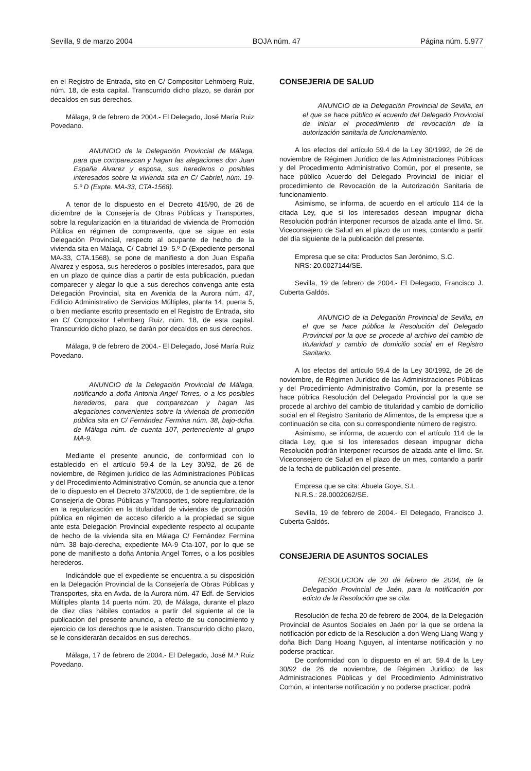Sevilla, 9 de marzo 2004 BOJA núm. 47 Página núm. 5.977
en el Registro de Entrada, sito en C/ Compositor Lehmberg Ruiz, núm. 18, de esta capital. Transcurrido dicho plazo, se darán por decaídos en sus derechos.
Málaga, 9 de febrero de 2004.- El Delegado, José María Ruiz Povedano.
ANUNCIO de la Delegación Provincial de Málaga, para que comparezcan y hagan las alegaciones don Juan España Alvarez y esposa, sus herederos o posibles interesados sobre la vivienda sita en C/ Cabriel, núm. 19-5.º D (Expte. MA-33, CTA-1568).
A tenor de lo dispuesto en el Decreto 415/90, de 26 de diciembre de la Consejería de Obras Públicas y Transportes, sobre la regularización en la titularidad de vivienda de Promoción Pública en régimen de compraventa, que se sigue en esta Delegación Provincial, respecto al ocupante de hecho de la vivienda sita en Málaga, C/ Cabriel 19- 5.º-D (Expediente personal MA-33, CTA.1568), se pone de manifiesto a don Juan España Alvarez y esposa, sus herederos o posibles interesados, para que en un plazo de quince días a partir de esta publicación, puedan comparecer y alegar lo que a sus derechos convenga ante esta Delegación Provincial, sita en Avenida de la Aurora núm. 47, Edificio Administrativo de Servicios Múltiples, planta 14, puerta 5, o bien mediante escrito presentado en el Registro de Entrada, sito en C/ Compositor Lehmberg Ruiz, núm. 18, de esta capital. Transcurrido dicho plazo, se darán por decaídos en sus derechos.
Málaga, 9 de febrero de 2004.- El Delegado, José María Ruiz Povedano.
ANUNCIO de la Delegación Provincial de Málaga, notificando a doña Antonia Angel Torres, o a los posibles herederos, para que comparezcan y hagan las alegaciones convenientes sobre la vivienda de promoción pública sita en C/ Fernández Fermina núm. 38, bajo-dcha. de Málaga núm. de cuenta 107, perteneciente al grupo MA-9.
Mediante el presente anuncio, de conformidad con lo establecido en el artículo 59.4 de la Ley 30/92, de 26 de noviembre, de Régimen jurídico de las Administraciones Públicas y del Procedimiento Administrativo Común, se anuncia que a tenor de lo dispuesto en el Decreto 376/2000, de 1 de septiembre, de la Consejería de Obras Públicas y Transportes, sobre regularización en la regularización en la titularidad de viviendas de promoción pública en régimen de acceso diferido a la propiedad se sigue ante esta Delegación Provincial expediente respecto al ocupante de hecho de la vivienda sita en Málaga C/ Fernández Fermina núm. 38 bajo-derecha, expediente MA-9 Cta-107, por lo que se pone de manifiesto a doña Antonia Angel Torres, o a los posibles herederos.
Indicándole que el expediente se encuentra a su disposición en la Delegación Provincial de la Consejería de Obras Públicas y Transportes, sita en Avda. de la Aurora núm. 47 Edf. de Servicios Múltiples planta 14 puerta núm. 20, de Málaga, durante el plazo de diez días hábiles contados a partir del siguiente al de la publicación del presente anuncio, a efecto de su conocimiento y ejercicio de los derechos que le asisten. Transcurrido dicho plazo, se le considerarán decaídos en sus derechos.
Málaga, 17 de febrero de 2004.- El Delegado, José M.ª Ruiz Povedano.
CONSEJERIA DE SALUD
ANUNCIO de la Delegación Provincial de Sevilla, en el que se hace público el acuerdo del Delegado Provincial de iniciar el procedimiento de revocación de la autorización sanitaria de funcionamiento.
A los efectos del artículo 59.4 de la Ley 30/1992, de 26 de noviembre de Régimen Jurídico de las Administraciones Públicas y del Procedimiento Administrativo Común, por el presente, se hace público Acuerdo del Delegado Provincial de iniciar el procedimiento de Revocación de la Autorización Sanitaria de funcionamiento.
Asimismo, se informa, de acuerdo en el artículo 114 de la citada Ley, que si los interesados desean impugnar dicha Resolución podrán interponer recursos de alzada ante el Ilmo. Sr. Viceconsejero de Salud en el plazo de un mes, contando a partir del día siguiente de la publicación del presente.
Empresa que se cita: Productos San Jerónimo, S.C.
NRS: 20.0027144/SE.
Sevilla, 19 de febrero de 2004.- El Delegado, Francisco J. Cuberta Galdós.
ANUNCIO de la Delegación Provincial de Sevilla, en el que se hace pública la Resolución del Delegado Provincial por la que se procede al archivo del cambio de titularidad y cambio de domicilio social en el Registro Sanitario.
A los efectos del artículo 59.4 de la Ley 30/1992, de 26 de noviembre, de Régimen Jurídico de las Administraciones Públicas y del Procedimiento Administrativo Común, por la presente se hace pública Resolución del Delegado Provincial por la que se procede al archivo del cambio de titularidad y cambio de domicilio social en el Registro Sanitario de Alimentos, de la empresa que a continuación se cita, con su correspondiente número de registro.
Asimismo, se informa, de acuerdo con el artículo 114 de la citada Ley, que si los interesados desean impugnar dicha Resolución podrán interponer recursos de alzada ante el Ilmo. Sr. Viceconsejero de Salud en el plazo de un mes, contando a partir de la fecha de publicación del presente.
Empresa que se cita: Abuela Goye, S.L.
N.R.S.: 28.0002062/SE.
Sevilla, 19 de febrero de 2004.- El Delegado, Francisco J. Cuberta Galdós.
CONSEJERIA DE ASUNTOS SOCIALES
RESOLUCION de 20 de febrero de 2004, de la Delegación Provincial de Jaén, para la notificación por edicto de la Resolución que se cita.
Resolución de fecha 20 de febrero de 2004, de la Delegación Provincial de Asuntos Sociales en Jaén por la que se ordena la notificación por edicto de la Resolución a don Weng Liang Wang y doña Bich Dang Hoang Nguyen, al intentarse notificación y no poderse practicar.
De conformidad con lo dispuesto en el art. 59.4 de la Ley 30/92 de 26 de noviembre, de Régimen Jurídico de las Administraciones Públicas y del Procedimiento Administrativo Común, al intentarse notificación y no poderse practicar, podrá